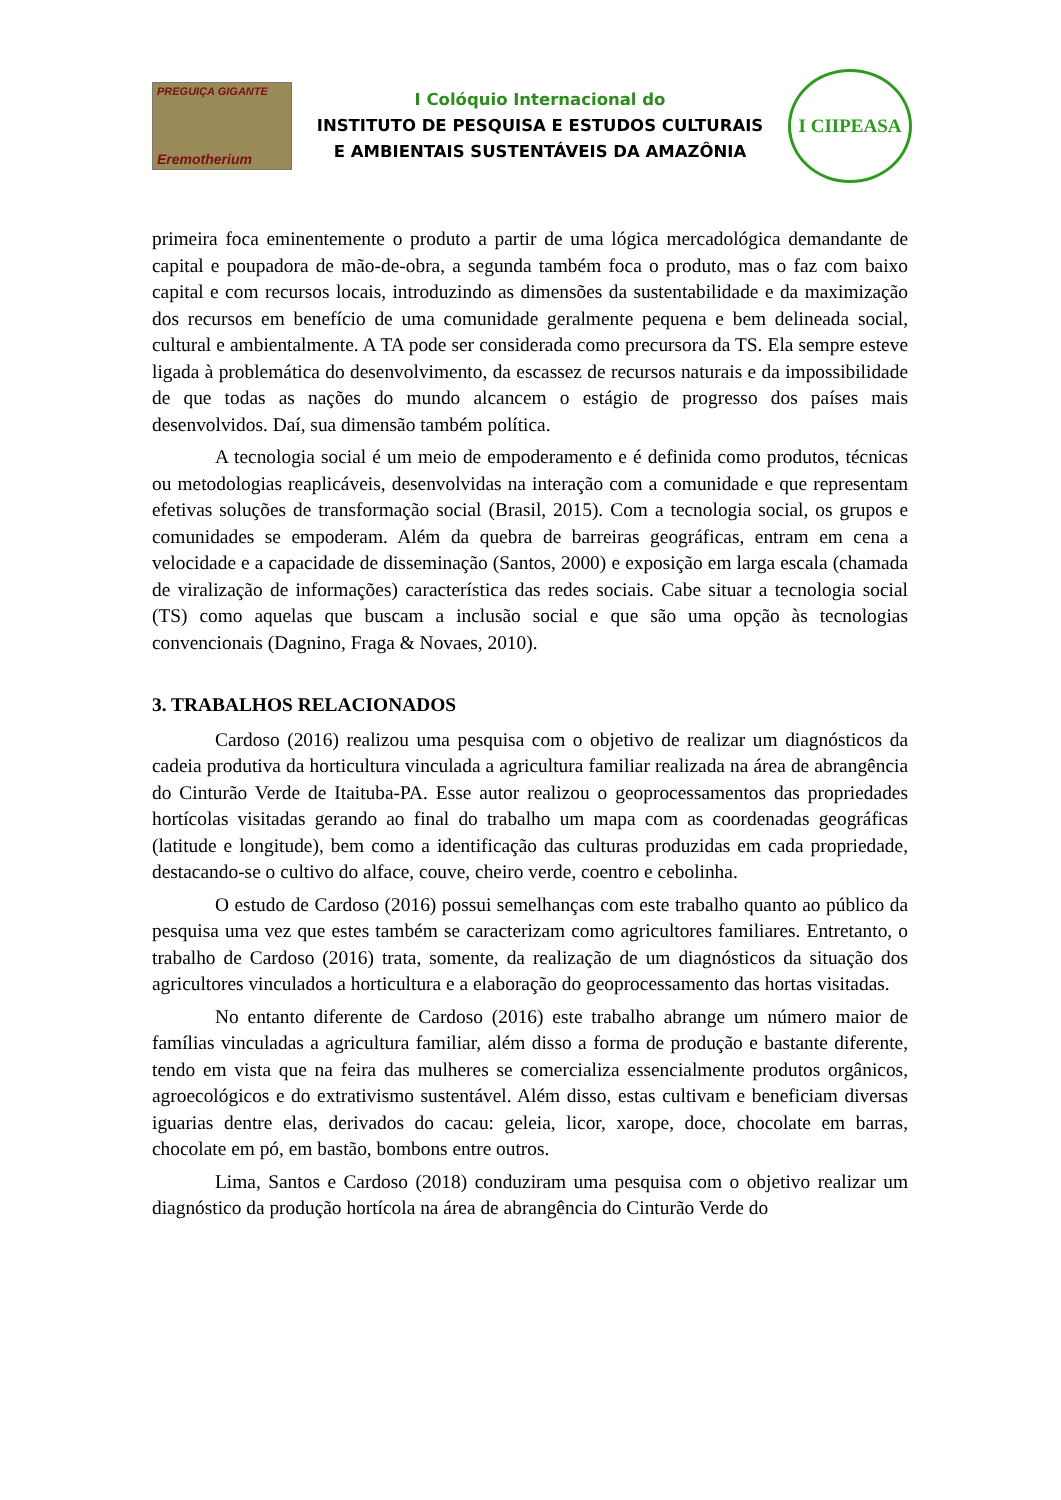PREGUIÇA GIGANTE
Eremotherium
I Colóquio Internacional do
INSTITUTO DE PESQUISA E ESTUDOS CULTURAIS
E AMBIENTAIS SUSTENTÁVEIS DA AMAZÔNIA
I CIIPEASA
primeira foca eminentemente o produto a partir de uma lógica mercadológica demandante de capital e poupadora de mão-de-obra, a segunda também foca o produto, mas o faz com baixo capital e com recursos locais, introduzindo as dimensões da sustentabilidade e da maximização dos recursos em benefício de uma comunidade geralmente pequena e bem delineada social, cultural e ambientalmente. A TA pode ser considerada como precursora da TS. Ela sempre esteve ligada à problemática do desenvolvimento, da escassez de recursos naturais e da impossibilidade de que todas as nações do mundo alcancem o estágio de progresso dos países mais desenvolvidos. Daí, sua dimensão também política.
A tecnologia social é um meio de empoderamento e é definida como produtos, técnicas ou metodologias reaplicáveis, desenvolvidas na interação com a comunidade e que representam efetivas soluções de transformação social (Brasil, 2015). Com a tecnologia social, os grupos e comunidades se empoderam. Além da quebra de barreiras geográficas, entram em cena a velocidade e a capacidade de disseminação (Santos, 2000) e exposição em larga escala (chamada de viralização de informações) característica das redes sociais. Cabe situar a tecnologia social (TS) como aquelas que buscam a inclusão social e que são uma opção às tecnologias convencionais (Dagnino, Fraga & Novaes, 2010).
3. TRABALHOS RELACIONADOS
Cardoso (2016) realizou uma pesquisa com o objetivo de realizar um diagnósticos da cadeia produtiva da horticultura vinculada a agricultura familiar realizada na área de abrangência do Cinturão Verde de Itaituba-PA. Esse autor realizou o geoprocessamentos das propriedades hortícolas visitadas gerando ao final do trabalho um mapa com as coordenadas geográficas (latitude e longitude), bem como a identificação das culturas produzidas em cada propriedade, destacando-se o cultivo do alface, couve, cheiro verde, coentro e cebolinha.
O estudo de Cardoso (2016) possui semelhanças com este trabalho quanto ao público da pesquisa uma vez que estes também se caracterizam como agricultores familiares. Entretanto, o trabalho de Cardoso (2016) trata, somente, da realização de um diagnósticos da situação dos agricultores vinculados a horticultura e a elaboração do geoprocessamento das hortas visitadas.
No entanto diferente de Cardoso (2016) este trabalho abrange um número maior de famílias vinculadas a agricultura familiar, além disso a forma de produção e bastante diferente, tendo em vista que na feira das mulheres se comercializa essencialmente produtos orgânicos, agroecológicos e do extrativismo sustentável. Além disso, estas cultivam e beneficiam diversas iguarias dentre elas, derivados do cacau: geleia, licor, xarope, doce, chocolate em barras, chocolate em pó, em bastão, bombons entre outros.
Lima, Santos e Cardoso (2018) conduziram uma pesquisa com o objetivo realizar um diagnóstico da produção hortícola na área de abrangência do Cinturão Verde do